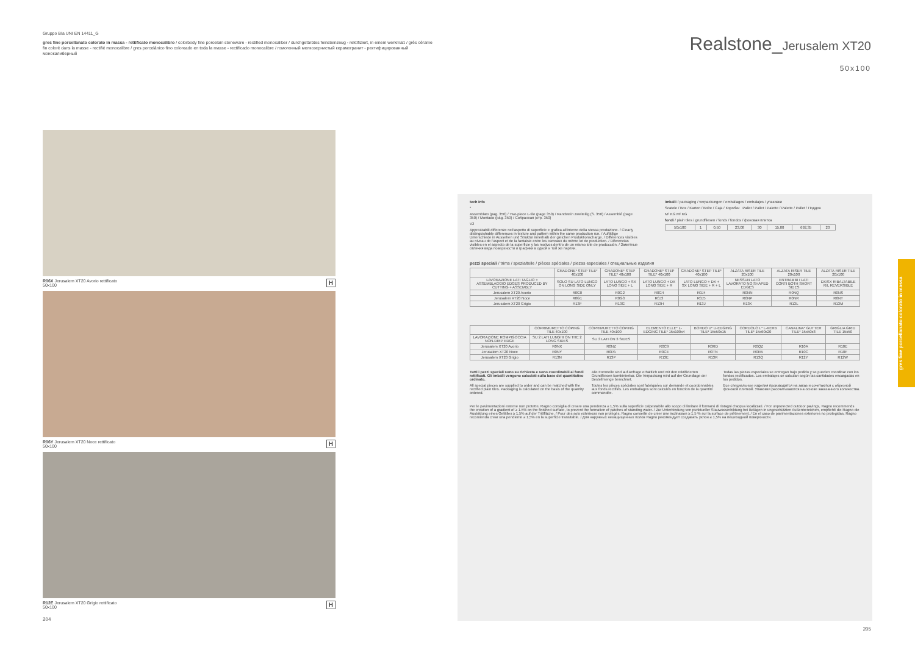Gruppo BIa UNI EN 14411_G
gres fine porcellanato colorato in massa - rettificato monocalibro / colorbody fine porcelain stoneware - rectified monocaliber / durchgefärbtes feinsteinzeug - rektifiziert, in einem werkmaß / grès cérame fin coloré dans la masse - rectifié monocalibre / gres porcelánico fino coloreado en toda la masse - rectificado monocalibre / гомогенный мелкозернистый керамогранит - ректифицированный монокалиберный
R06X Jerusalem XT20 Avorio rettificato
50x100 H
R06Y Jerusalem XT20 Noce rettificato
50x100 H
R12E Jerusalem XT20 Grigio rettificato
50x100 H
204
Realstone_Jerusalem XT20
50x100
tech info
*
Assemblato (pag. 350) / Two-piece L-tile (page 350) / Randstein zweiteilig (S. 350) / Assemblé (page 350) / Montado (pág. 350) / Собранная (стр. 350)
V2
Apprezzabili differenze nell'aspetto di superficie e grafica all'interno della stessa produzione. / Clearly distinguishable differences in texture and pattern within the same production run. / Auffällige Unterschiede in Aussehen und Struktur innerhalb der gleichen Produktionscharge. / Différences visibles au niveau de l'aspect et de la fantaisie entre les carreaux du même lot de production. / Diferencias visibles en el aspecto de la superficie y los motivos dentro de un mismo lote de producción. / Заметные отличия вида поверхности и графики в одной и той же партии.
imballi / packaging / verpackungen / emballages / embalajes / упаковки
Scatole / Box / Karton / Boîte / Caja / Коробки Pallet / Pallet / Palette / Palette / Pallet / Поддон
M² KG M² KG
fondi / plain tiles / grundfliesen / fonds / fondos / фоновая плитка
| 50x100 | 1 | 0,50 | 23,08 | 30 | 15,00 | 692,35 | 20 |
pezzi speciali / trims / spezialteile / pièces spéciales / piezas especiales / специальные изделия
| | GRADONE* STEP TILE* 40x100 | GRADONE* STEP TILE* 40x100 | GRADONE* STEP TILE* 40x100 | GRADONE* STEP TILE* 40x100 | ALZATA RISER TILE 20x100 | ALZATA RISER TILE 20x100 | ALZATA RISER TILE 20x100 |
| --- | --- | --- | --- | --- | --- | --- | --- |
| LAVORAZIONE LATI TAGLIO + ASSEMBLAGGIO EDGES PRODUCED BY CUTTING + ASSEMBLY | SOLO SU LATO LUNGO ON LONG SIDE ONLY | LATO LUNGO + SX LONG SIDE + L | LATO LUNGO + DX LONG SIDE + R | LATO LUNGO + DX + SX LONG SIDE + R + L | NESSUN LATO LAVORATO NO SHAPED EDGES | ENTRAMBI I LATI CORTI BOTH SHORT SIDES | DX/SX RIBALTABILE R/L REVERSIBLE |
| Jerusalem XT20 Avorio | R0G0 | R0G2 | R0G4 | R0J4 | R0NN | R0NQ | R0NS |
| Jerusalem XT20 Noce | R0G1 | R0G3 | R0J3 | R0J5 | R0NP | R0NR | R0NT |
| Jerusalem XT20 Grigio | R13F | R13G | R13H | R13J | R13K | R13L | R13M |
| | COPRIMURETTO COPING TILE 40x100 | COPRIMURETTO COPING TILE 40x100 | ELEMENTO ELLE* L-EDGING TILE* 15x100x4 | BORDO U* U-EDGING TILE* 15x50x15 | CORDOLO L* L-KERB TILE* 15x60x20 | CANALINA* GUTTER TILE* 15x50x8 | GRIGLIA GRID TILE 15x50 |
| --- | --- | --- | --- | --- | --- | --- | --- |
| LAVORAZIONE ROMPIGOCCIA NON-DRIP EDGE | SU 2 LATI LUNGHI ON THE 2 LONG SIDES | SU 3 LATI ON 3 SIDES | | | | | |
| Jerusalem XT20 Avorio | R0NX | R0NZ | R0C9 | R0RD | R0QZ | R10A | R10E |
| Jerusalem XT20 Noce | R0NY | R0PA | R0CE | R0TN | R0RA | R10C | R10F |
| Jerusalem XT20 Grigio | R13N | R13P | R13E | R13R | R13Q | R12Y | R12W |
Tutti i pezzi speciali sono su richiesta e sono coordinabili ai fondi rettificati. Gli imballi vengono calcolati sulla base del quantitativo ordinato.
All special pieces are supplied to order and can be matched with the rectified plain tiles. Packaging is calculated on the basis of the quantity ordered.
Alle Formteile sind auf Anfrage erhältlich und mit den rektifizierten Grundfliesen kombinierbar. Die Verpackung wird auf der Grundlage der Bestellmenge berechnet.
Toutes les pièces spéciales sont fabriquées sur demande et coordonnables aux fonds rectifiés. Les emballages sont calculés en fonction de la quantité commandée.
Todas las piezas especiales se entregan bajo pedido y se pueden coordinar con los fondos rectificados. Los embalajes se calculan según las cantidades encargadas en los pedidos.
Все специальные изделия производятся на заказ и сочетаются с обрезной фоновой плиткой. Упаковки рассчитываются на основе заказанного количества.
Per le pavimentazioni esterne non protette, Ragno consiglia di creare una pendenza ≥ 1,5% sulla superficie calpestabile allo scopo di limitare il formarsi di ristagni d'acqua localizzati. / For unprotected outdoor pavings, Ragno recommends the creation of a gradient of ≥ 1.5% on the finished surface, to prevent the formation of patches of standing water. / Zur Unterbindung von punktueller Stauwasserbildung bei Belägen in ungeschützten Außenbereichen, empfiehlt die Ragno die Ausbildung eines Gefälles ≥ 1,5% auf der Trittfläche. / Pour des sols extérieurs non protégés, Ragno conseille de créer une inclinaison ≥ 1,5 % sur la surface de piétinement. / En el caso de pavimentaciones exteriores no protegidas, Ragno recomienda crear una pendiente ≥ 1,5% en la superficie transitable. / Для наружных незащищенных полов Ragno рекомендует создавать уклон ≥ 1,5% на пешеходной поверхности.
gres fine porcellanato colorato in massa
205